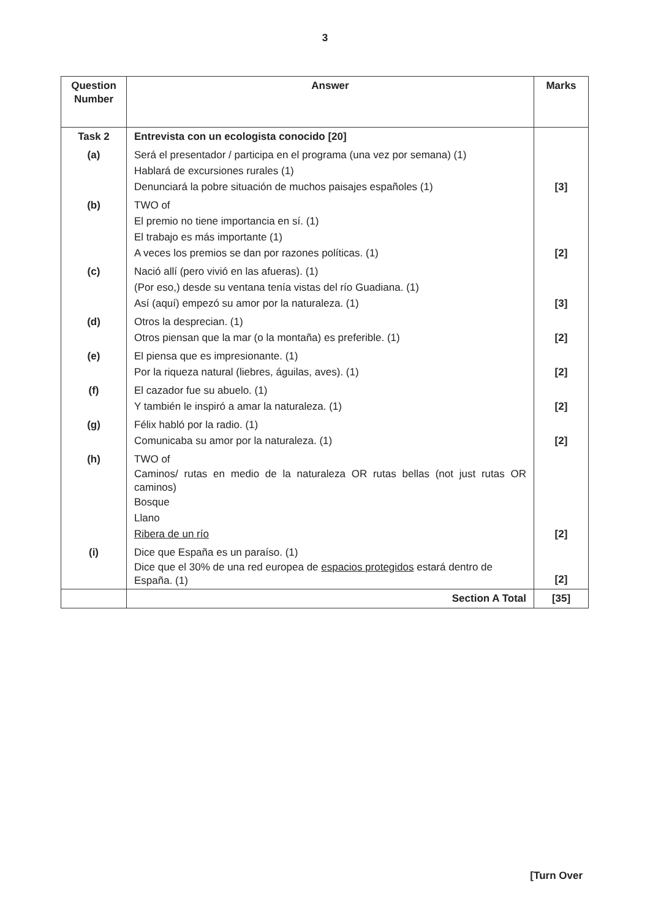3
| Question Number | Answer | Marks |
| --- | --- | --- |
| Task 2 | Entrevista con un ecologista conocido [20] | |
| (a) | Será el presentador / participa en el programa (una vez por semana) (1) Hablará de excursiones rurales (1) Denunciará la pobre situación de muchos paisajes españoles (1) | [3] |
| (b) | TWO of El premio no tiene importancia en sí. (1) El trabajo es más importante (1) A veces los premios se dan por razones políticas. (1) | [2] |
| (c) | Nació allí (pero vivió en las afueras). (1) (Por eso,) desde su ventana tenía vistas del río Guadiana. (1) Así (aquí) empezó su amor por la naturaleza. (1) | [3] |
| (d) | Otros la desprecian. (1) Otros piensan que la mar (o la montaña) es preferible. (1) | [2] |
| (e) | El piensa que es impresionante. (1) Por la riqueza natural (liebres, águilas, aves). (1) | [2] |
| (f) | El cazador fue su abuelo. (1) Y también le inspiró a amar la naturaleza. (1) | [2] |
| (g) | Félix habló por la radio. (1) Comunicaba su amor por la naturaleza. (1) | [2] |
| (h) | TWO of Caminos/ rutas en medio de la naturaleza OR rutas bellas (not just rutas OR caminos) Bosque Llano Ribera de un río | [2] |
| (i) | Dice que España es un paraíso. (1) Dice que el 30% de una red europea de espacios protegidos estará dentro de España. (1) | [2] |
| | Section A Total | [35] |
[Turn Over